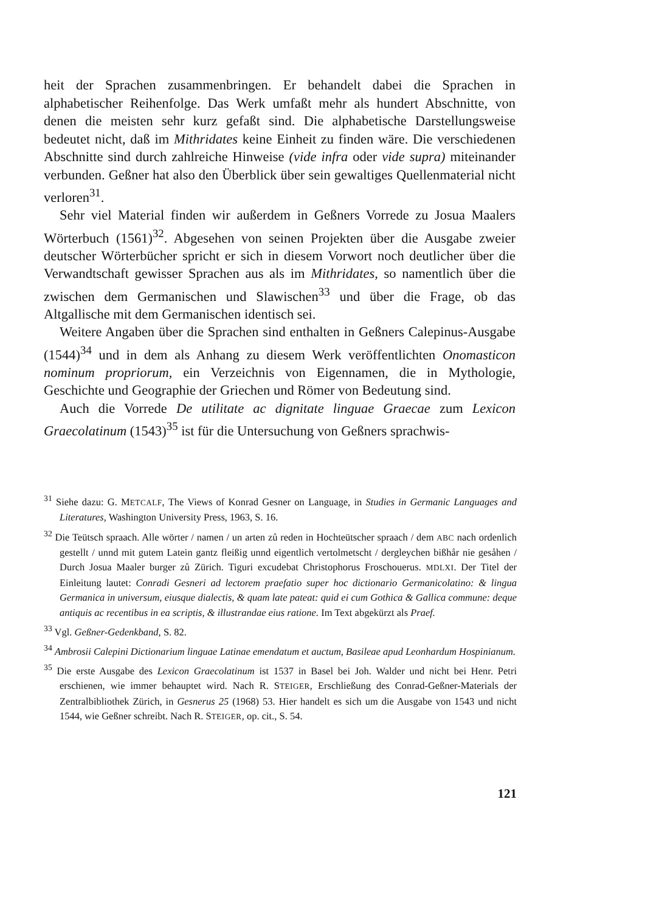heit der Sprachen zusammenbringen. Er behandelt dabei die Sprachen in alphabetischer Reihenfolge. Das Werk umfaßt mehr als hundert Abschnitte, von denen die meisten sehr kurz gefaßt sind. Die alphabetische Darstellungsweise bedeutet nicht, daß im Mithridates keine Einheit zu finden wäre. Die verschiedenen Abschnitte sind durch zahlreiche Hinweise (vide infra oder vide supra) miteinander verbunden. Geßner hat also den Überblick über sein gewaltiges Quellenmaterial nicht verloren<sup>31</sup>.
Sehr viel Material finden wir außerdem in Geßners Vorrede zu Josua Maalers Wörterbuch (1561)<sup>32</sup>. Abgesehen von seinen Projekten über die Ausgabe zweier deutscher Wörterbücher spricht er sich in diesem Vorwort noch deutlicher über die Verwandtschaft gewisser Sprachen aus als im Mithridates, so namentlich über die zwischen dem Germanischen und Slawischen<sup>33</sup> und über die Frage, ob das Altgallische mit dem Germanischen identisch sei.
Weitere Angaben über die Sprachen sind enthalten in Geßners Calepinus-Ausgabe (1544)<sup>34</sup> und in dem als Anhang zu diesem Werk veröffentlichten Onomasticon nominum propriorum, ein Verzeichnis von Eigennamen, die in Mythologie, Geschichte und Geographie der Griechen und Römer von Bedeutung sind.
Auch die Vorrede De utilitate ac dignitate linguae Graecae zum Lexicon Graecolatinum (1543)<sup>35</sup> ist für die Untersuchung von Geßners sprachwis-
<sup>31</sup> Siehe dazu: G. METCALF, The Views of Konrad Gesner on Language, in Studies in Germanic Languages and Literatures, Washington University Press, 1963, S. 16.
<sup>32</sup> Die Teütsch spraach. Alle wörter / namen / un arten zů reden in Hochteütscher spraach / dem ABC nach ordenlich gestellt / unnd mit gutem Latein gantz fleißig unnd eigentlich vertolmetscht / dergleychen bißhår nie gesåhen / Durch Josua Maaler burger zů Zürich. Tiguri excudebat Christophorus Froschouerus. MDLXI. Der Titel der Einleitung lautet: Conradi Gesneri ad lectorem praefatio super hoc dictionario Germanicolatino: & lingua Germanica in universum, eiusque dialectis, & quam late pateat: quid ei cum Gothica & Gallica commune: deque antiquis ac recentibus in ea scriptis, & illustrandae eius ratione. Im Text abgekürzt als Praef.
<sup>33</sup> Vgl. Geßner-Gedenkband, S. 82.
<sup>34</sup> Ambrosii Calepini Dictionarium linguae Latinae emendatum et auctum, Basileae apud Leonhardum Hospinianum.
<sup>35</sup> Die erste Ausgabe des Lexicon Graecolatinum ist 1537 in Basel bei Joh. Walder und nicht bei Henr. Petri erschienen, wie immer behauptet wird. Nach R. STEIGER, Erschließung des Conrad-Geßner-Materials der Zentralbibliothek Zürich, in Gesnerus 25 (1968) 53. Hier handelt es sich um die Ausgabe von 1543 und nicht 1544, wie Geßner schreibt. Nach R. STEIGER, op. cit., S. 54.
121